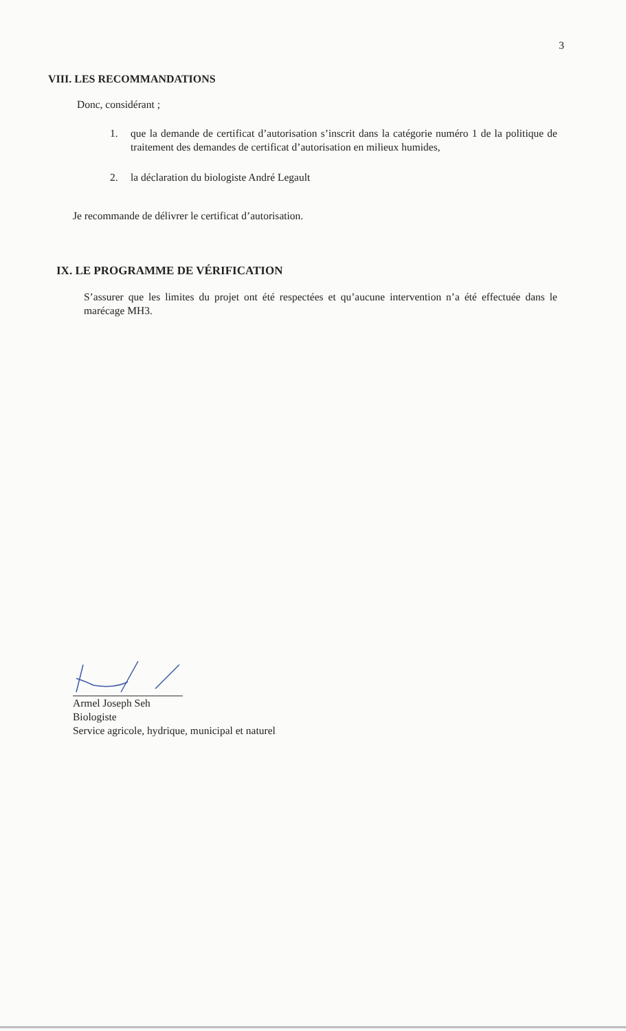3
VIII. LES RECOMMANDATIONS
Donc, considérant ;
1. que la demande de certificat d’autorisation s’inscrit dans la catégorie numéro 1 de la politique de traitement des demandes de certificat d’autorisation en milieux humides,
2. la déclaration du biologiste André Legault
Je recommande de délivrer le certificat d’autorisation.
IX. LE PROGRAMME DE VÉRIFICATION
S’assurer que les limites du projet ont été respectées et qu’aucune intervention n’a été effectuée dans le marécage MH3.
Armel Joseph Seh
Biologiste
Service agricole, hydrique, municipal et naturel